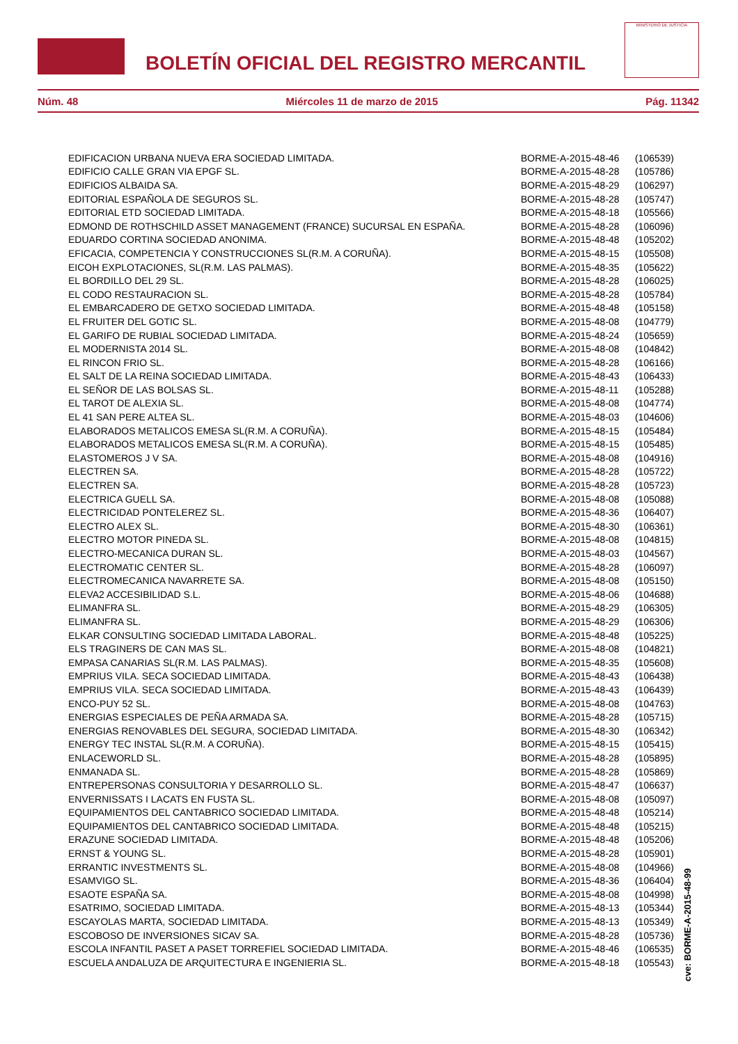BOLETÍN OFICIAL DEL REGISTRO MERCANTIL
MINISTERIO DE JUSTICIA
Núm. 48 Miércoles 11 de marzo de 2015 Pág. 11342
| EDIFICACION URBANA NUEVA ERA SOCIEDAD LIMITADA. | BORME-A-2015-48-46 | (106539) |
| EDIFICIO CALLE GRAN VIA EPGF SL. | BORME-A-2015-48-28 | (105786) |
| EDIFICIOS ALBAIDA SA. | BORME-A-2015-48-29 | (106297) |
| EDITORIAL ESPAÑOLA DE SEGUROS SL. | BORME-A-2015-48-28 | (105747) |
| EDITORIAL ETD SOCIEDAD LIMITADA. | BORME-A-2015-48-18 | (105566) |
| EDMOND DE ROTHSCHILD ASSET MANAGEMENT (FRANCE) SUCURSAL EN ESPAÑA. | BORME-A-2015-48-28 | (106096) |
| EDUARDO CORTINA SOCIEDAD ANONIMA. | BORME-A-2015-48-48 | (105202) |
| EFICACIA, COMPETENCIA Y CONSTRUCCIONES SL(R.M. A CORUÑA). | BORME-A-2015-48-15 | (105508) |
| EICOH EXPLOTACIONES, SL(R.M. LAS PALMAS). | BORME-A-2015-48-35 | (105622) |
| EL BORDILLO DEL 29 SL. | BORME-A-2015-48-28 | (106025) |
| EL CODO RESTAURACION SL. | BORME-A-2015-48-28 | (105784) |
| EL EMBARCADERO DE GETXO SOCIEDAD LIMITADA. | BORME-A-2015-48-48 | (105158) |
| EL FRUITER DEL GOTIC SL. | BORME-A-2015-48-08 | (104779) |
| EL GARIFO DE RUBIAL SOCIEDAD LIMITADA. | BORME-A-2015-48-24 | (105659) |
| EL MODERNISTA 2014 SL. | BORME-A-2015-48-08 | (104842) |
| EL RINCON FRIO SL. | BORME-A-2015-48-28 | (106166) |
| EL SALT DE LA REINA SOCIEDAD LIMITADA. | BORME-A-2015-48-43 | (106433) |
| EL SEÑOR DE LAS BOLSAS SL. | BORME-A-2015-48-11 | (105288) |
| EL TAROT DE ALEXIA SL. | BORME-A-2015-48-08 | (104774) |
| EL 41 SAN PERE ALTEA SL. | BORME-A-2015-48-03 | (104606) |
| ELABORADOS METALICOS EMESA SL(R.M. A CORUÑA). | BORME-A-2015-48-15 | (105484) |
| ELABORADOS METALICOS EMESA SL(R.M. A CORUÑA). | BORME-A-2015-48-15 | (105485) |
| ELASTOMEROS J V SA. | BORME-A-2015-48-08 | (104916) |
| ELECTREN SA. | BORME-A-2015-48-28 | (105722) |
| ELECTREN SA. | BORME-A-2015-48-28 | (105723) |
| ELECTRICA GUELL SA. | BORME-A-2015-48-08 | (105088) |
| ELECTRICIDAD PONTELEREZ SL. | BORME-A-2015-48-36 | (106407) |
| ELECTRO ALEX SL. | BORME-A-2015-48-30 | (106361) |
| ELECTRO MOTOR PINEDA SL. | BORME-A-2015-48-08 | (104815) |
| ELECTRO-MECANICA DURAN SL. | BORME-A-2015-48-03 | (104567) |
| ELECTROMATIC CENTER SL. | BORME-A-2015-48-28 | (106097) |
| ELECTROMECANICA NAVARRETE SA. | BORME-A-2015-48-08 | (105150) |
| ELEVA2 ACCESIBILIDAD S.L. | BORME-A-2015-48-06 | (104688) |
| ELIMANFRA SL. | BORME-A-2015-48-29 | (106305) |
| ELIMANFRA SL. | BORME-A-2015-48-29 | (106306) |
| ELKAR CONSULTING SOCIEDAD LIMITADA LABORAL. | BORME-A-2015-48-48 | (105225) |
| ELS TRAGINERS DE CAN MAS SL. | BORME-A-2015-48-08 | (104821) |
| EMPASA CANARIAS SL(R.M. LAS PALMAS). | BORME-A-2015-48-35 | (105608) |
| EMPRIUS VILA. SECA SOCIEDAD LIMITADA. | BORME-A-2015-48-43 | (106438) |
| EMPRIUS VILA. SECA SOCIEDAD LIMITADA. | BORME-A-2015-48-43 | (106439) |
| ENCO-PUY 52 SL. | BORME-A-2015-48-08 | (104763) |
| ENERGIAS ESPECIALES DE PEÑA ARMADA SA. | BORME-A-2015-48-28 | (105715) |
| ENERGIAS RENOVABLES DEL SEGURA, SOCIEDAD LIMITADA. | BORME-A-2015-48-30 | (106342) |
| ENERGY TEC INSTAL SL(R.M. A CORUÑA). | BORME-A-2015-48-15 | (105415) |
| ENLACEWORLD SL. | BORME-A-2015-48-28 | (105895) |
| ENMANADA SL. | BORME-A-2015-48-28 | (105869) |
| ENTREPERSONAS CONSULTORIA Y DESARROLLO SL. | BORME-A-2015-48-47 | (106637) |
| ENVERNISSATS I LACATS EN FUSTA SL. | BORME-A-2015-48-08 | (105097) |
| EQUIPAMIENTOS DEL CANTABRICO SOCIEDAD LIMITADA. | BORME-A-2015-48-48 | (105214) |
| EQUIPAMIENTOS DEL CANTABRICO SOCIEDAD LIMITADA. | BORME-A-2015-48-48 | (105215) |
| ERAZUNE SOCIEDAD LIMITADA. | BORME-A-2015-48-48 | (105206) |
| ERNST & YOUNG SL. | BORME-A-2015-48-28 | (105901) |
| ERRANTIC INVESTMENTS SL. | BORME-A-2015-48-08 | (104966) |
| ESAMVIGO SL. | BORME-A-2015-48-36 | (106404) |
| ESAOTE ESPAÑA SA. | BORME-A-2015-48-08 | (104998) |
| ESATRIMO, SOCIEDAD LIMITADA. | BORME-A-2015-48-13 | (105344) |
| ESCAYOLAS MARTA, SOCIEDAD LIMITADA. | BORME-A-2015-48-13 | (105349) |
| ESCOBOSO DE INVERSIONES SICAV SA. | BORME-A-2015-48-28 | (105736) |
| ESCOLA INFANTIL PASET A PASET TORREFIEL SOCIEDAD LIMITADA. | BORME-A-2015-48-46 | (106535) |
| ESCUELA ANDALUZA DE ARQUITECTURA E INGENIERIA SL. | BORME-A-2015-48-18 | (105543) |
cve: BORME-A-2015-48-99